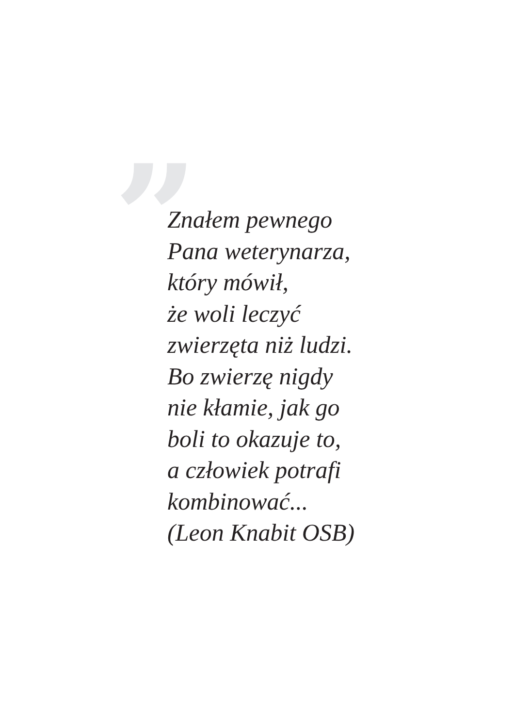”
Znałem pewnego
Pana weterynarza,
który mówił,
że woli leczyć
zwierzęta niż ludzi.
Bo zwierzę nigdy
nie kłamie, jak go
boli to okazuje to,
a człowiek potrafi
kombinować...
(Leon Knabit OSB)